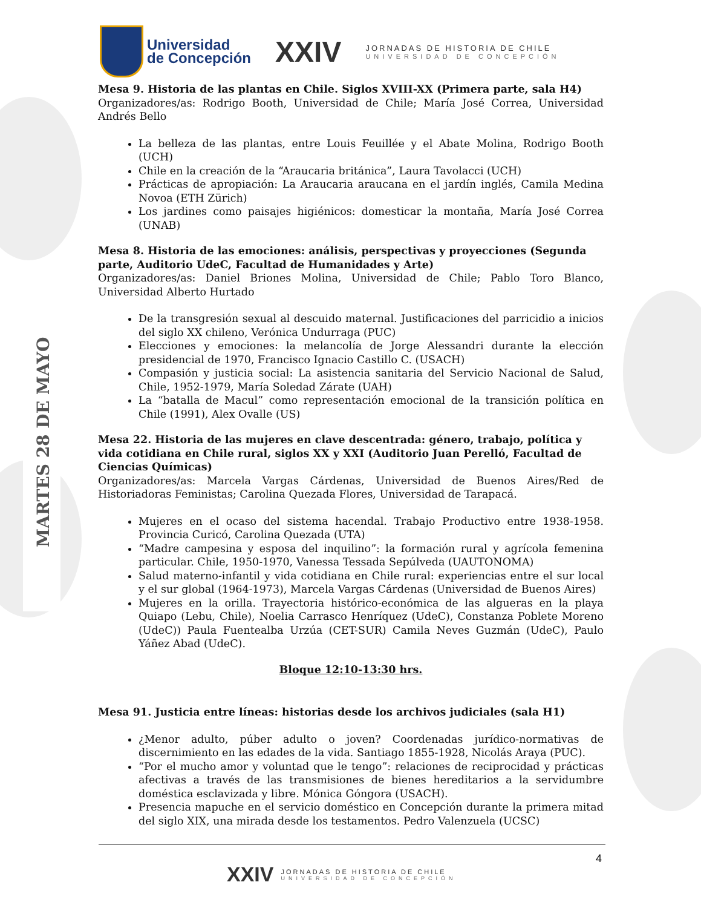MARTES 28 DE MAYO
Universidad
de Concepción
XXIV
JORNADAS DE HISTORIA DE CHILE
UNIVERSIDAD DE CONCEPCIÓN
Mesa 9. Historia de las plantas en Chile. Siglos XVIII-XX (Primera parte, sala H4)
Organizadores/as: Rodrigo Booth, Universidad de Chile; María José Correa, Universidad Andrés Bello
La belleza de las plantas, entre Louis Feuillée y el Abate Molina, Rodrigo Booth (UCH)
Chile en la creación de la “Araucaria británica”, Laura Tavolacci (UCH)
Prácticas de apropiación: La Araucaria araucana en el jardín inglés, Camila Medina Novoa (ETH Zürich)
Los jardines como paisajes higiénicos: domesticar la montaña, María José Correa (UNAB)
Mesa 8. Historia de las emociones: análisis, perspectivas y proyecciones (Segunda parte, Auditorio UdeC, Facultad de Humanidades y Arte)
Organizadores/as: Daniel Briones Molina, Universidad de Chile; Pablo Toro Blanco, Universidad Alberto Hurtado
De la transgresión sexual al descuido maternal. Justificaciones del parricidio a inicios del siglo XX chileno, Verónica Undurraga (PUC)
Elecciones y emociones: la melancolía de Jorge Alessandri durante la elección presidencial de 1970, Francisco Ignacio Castillo C. (USACH)
Compasión y justicia social: La asistencia sanitaria del Servicio Nacional de Salud, Chile, 1952-1979, María Soledad Zárate (UAH)
La “batalla de Macul” como representación emocional de la transición política en Chile (1991), Alex Ovalle (US)
Mesa 22. Historia de las mujeres en clave descentrada: género, trabajo, política y vida cotidiana en Chile rural, siglos XX y XXI (Auditorio Juan Perelló, Facultad de Ciencias Químicas)
Organizadores/as: Marcela Vargas Cárdenas, Universidad de Buenos Aires/Red de Historiadoras Feministas; Carolina Quezada Flores, Universidad de Tarapacá.
Mujeres en el ocaso del sistema hacendal. Trabajo Productivo entre 1938-1958. Provincia Curicó, Carolina Quezada (UTA)
“Madre campesina y esposa del inquilino”: la formación rural y agrícola femenina particular. Chile, 1950-1970, Vanessa Tessada Sepúlveda (UAUTONOMA)
Salud materno-infantil y vida cotidiana en Chile rural: experiencias entre el sur local y el sur global (1964-1973), Marcela Vargas Cárdenas (Universidad de Buenos Aires)
Mujeres en la orilla. Trayectoria histórico-económica de las algueras en la playa Quiapo (Lebu, Chile), Noelia Carrasco Henríquez (UdeC), Constanza Poblete Moreno (UdeC)) Paula Fuentealba Urzúa (CET-SUR) Camila Neves Guzmán (UdeC), Paulo Yáñez Abad (UdeC).
Bloque 12:10-13:30 hrs.
Mesa 91. Justicia entre líneas: historias desde los archivos judiciales (sala H1)
¿Menor adulto, púber adulto o joven? Coordenadas jurídico-normativas de discernimiento en las edades de la vida. Santiago 1855-1928, Nicolás Araya (PUC).
“Por el mucho amor y voluntad que le tengo”: relaciones de reciprocidad y prácticas afectivas a través de las transmisiones de bienes hereditarios a la servidumbre doméstica esclavizada y libre. Mónica Góngora (USACH).
Presencia mapuche en el servicio doméstico en Concepción durante la primera mitad del siglo XIX, una mirada desde los testamentos. Pedro Valenzuela (UCSC)
4
XXIV
JORNADAS DE HISTORIA DE CHILE
UNIVERSIDAD DE CONCEPCIÓN